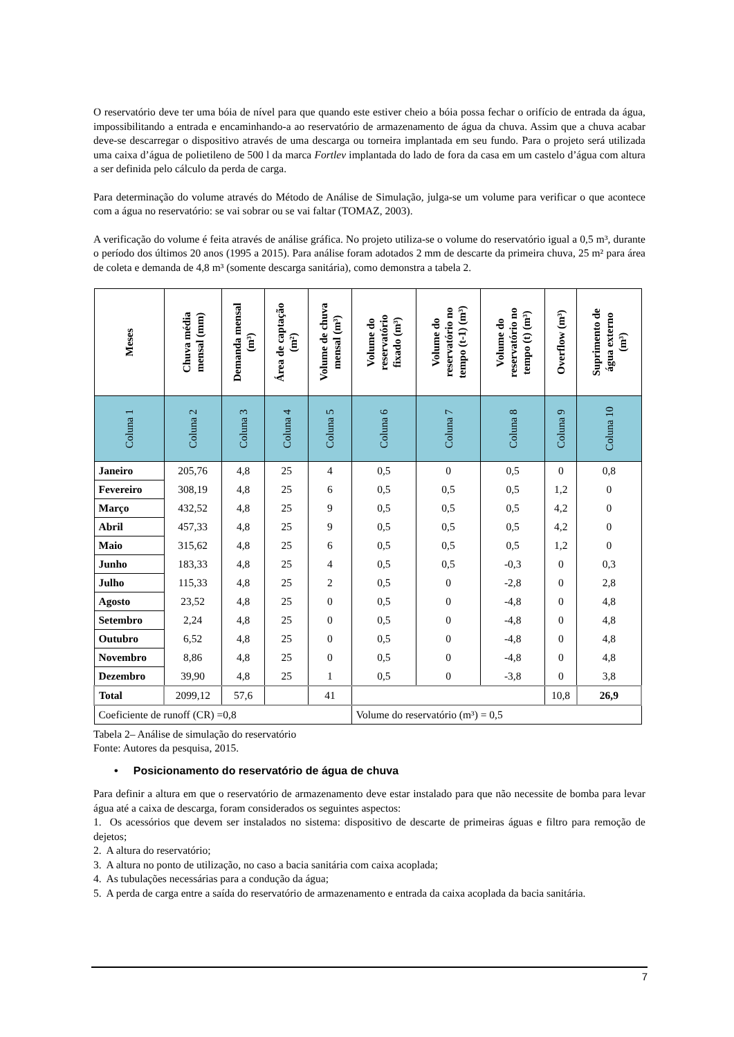O reservatório deve ter uma bóia de nível para que quando este estiver cheio a bóia possa fechar o orifício de entrada da água, impossibilitando a entrada e encaminhando-a ao reservatório de armazenamento de água da chuva. Assim que a chuva acabar deve-se descarregar o dispositivo através de uma descarga ou torneira implantada em seu fundo. Para o projeto será utilizada uma caixa d’água de polietileno de 500 l da marca Fortlev implantada do lado de fora da casa em um castelo d’água com altura a ser definida pelo cálculo da perda de carga.
Para determinação do volume através do Método de Análise de Simulação, julga-se um volume para verificar o que acontece com a água no reservatório: se vai sobrar ou se vai faltar (TOMAZ, 2003).
A verificação do volume é feita através de análise gráfica. No projeto utiliza-se o volume do reservatório igual a 0,5 m³, durante o período dos últimos 20 anos (1995 a 2015). Para análise foram adotados 2 mm de descarte da primeira chuva, 25 m² para área de coleta e demanda de 4,8 m³ (somente descarga sanitária), como demonstra a tabela 2.
| Meses | Chuva média mensal (mm) | Demanda mensal (m³) | Área de captação (m²) | Volume de chuva mensal (m³) | Volume do reservatório fixado (m³) | Volume do reservatório no tempo (t-1) (m³) | Volume do reservatório no tempo (t) (m³) | Overflow (m³) | Suprimento de água externo (m³) |
| --- | --- | --- | --- | --- | --- | --- | --- | --- | --- |
| Coluna 1 | Coluna 2 | Coluna 3 | Coluna 4 | Coluna 5 | Coluna 6 | Coluna 7 | Coluna 8 | Coluna 9 | Coluna 10 |
| Janeiro | 205,76 | 4,8 | 25 | 4 | 0,5 | 0 | 0,5 | 0 | 0,8 |
| Fevereiro | 308,19 | 4,8 | 25 | 6 | 0,5 | 0,5 | 0,5 | 1,2 | 0 |
| Março | 432,52 | 4,8 | 25 | 9 | 0,5 | 0,5 | 0,5 | 4,2 | 0 |
| Abril | 457,33 | 4,8 | 25 | 9 | 0,5 | 0,5 | 0,5 | 4,2 | 0 |
| Maio | 315,62 | 4,8 | 25 | 6 | 0,5 | 0,5 | 0,5 | 1,2 | 0 |
| Junho | 183,33 | 4,8 | 25 | 4 | 0,5 | 0,5 | -0,3 | 0 | 0,3 |
| Julho | 115,33 | 4,8 | 25 | 2 | 0,5 | 0 | -2,8 | 0 | 2,8 |
| Agosto | 23,52 | 4,8 | 25 | 0 | 0,5 | 0 | -4,8 | 0 | 4,8 |
| Setembro | 2,24 | 4,8 | 25 | 0 | 0,5 | 0 | -4,8 | 0 | 4,8 |
| Outubro | 6,52 | 4,8 | 25 | 0 | 0,5 | 0 | -4,8 | 0 | 4,8 |
| Novembro | 8,86 | 4,8 | 25 | 0 | 0,5 | 0 | -4,8 | 0 | 4,8 |
| Dezembro | 39,90 | 4,8 | 25 | 1 | 0,5 | 0 | -3,8 | 0 | 3,8 |
| Total | 2099,12 | 57,6 | | 41 | | | | 10,8 | 26,9 |
| Coeficiente de runoff (CR) =0,8 | | | | | Volume do reservatório (m³) = 0,5 | | | | |
Tabela 2– Análise de simulação do reservatório
Fonte: Autores da pesquisa, 2015.
• Posicionamento do reservatório de água de chuva
Para definir a altura em que o reservatório de armazenamento deve estar instalado para que não necessite de bomba para levar água até a caixa de descarga, foram considerados os seguintes aspectos:
1. Os acessórios que devem ser instalados no sistema: dispositivo de descarte de primeiras águas e filtro para remoção de dejetos;
2. A altura do reservatório;
3. A altura no ponto de utilização, no caso a bacia sanitária com caixa acoplada;
4. As tubulações necessárias para a condução da água;
5. A perda de carga entre a saída do reservatório de armazenamento e entrada da caixa acoplada da bacia sanitária.
7